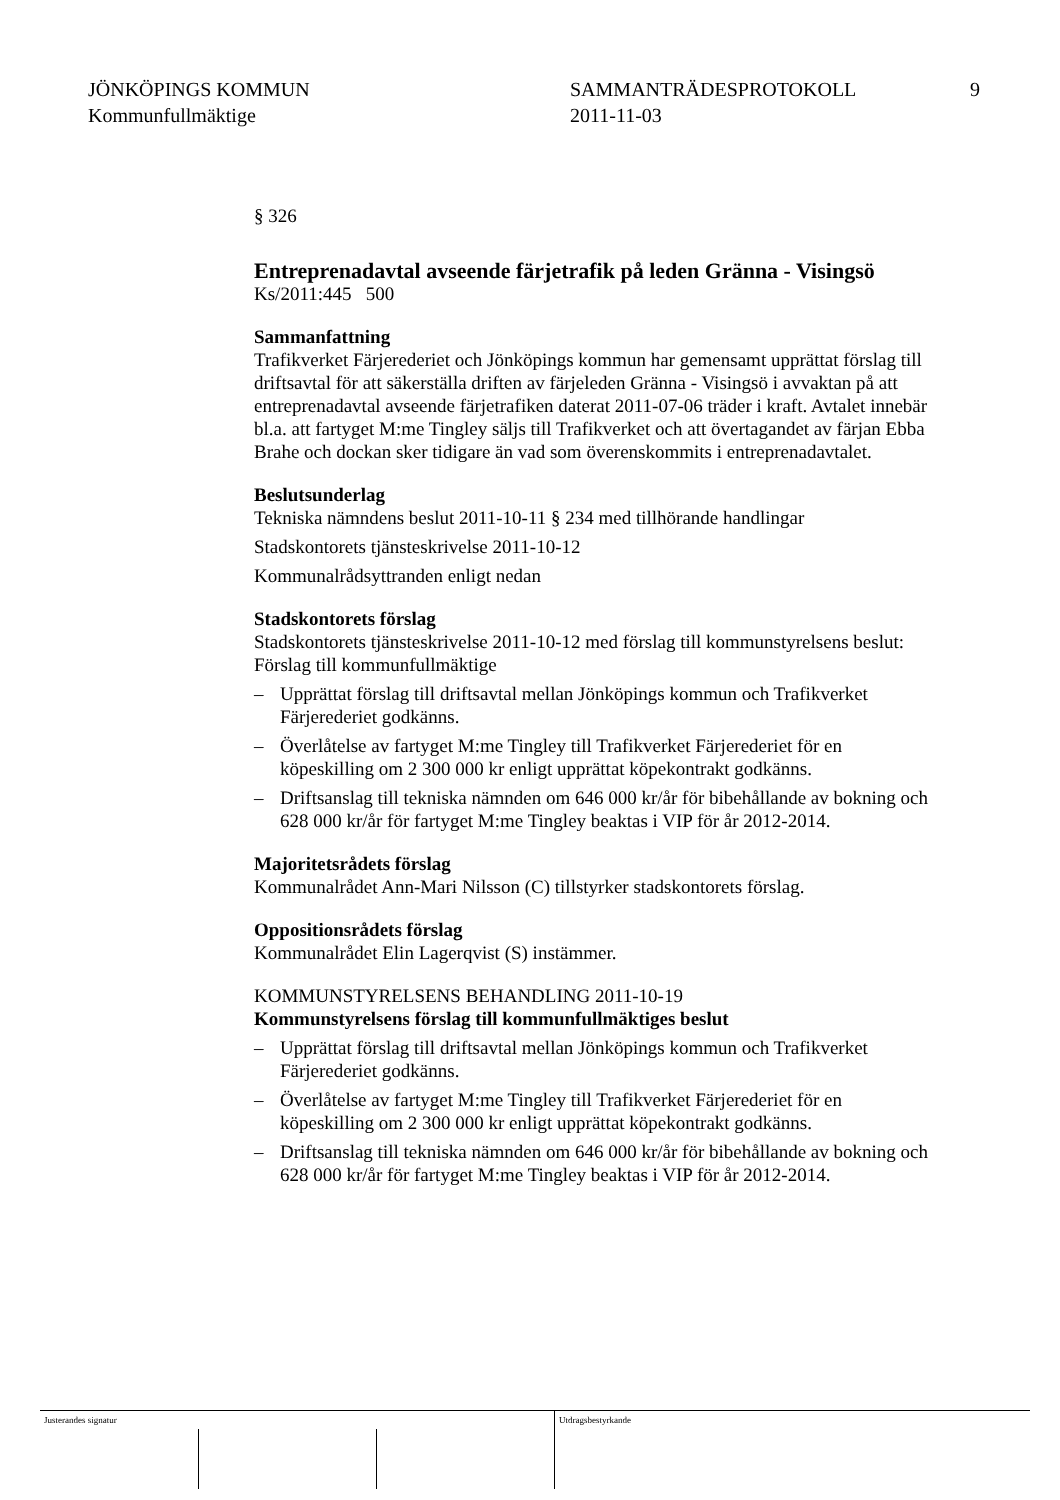JÖNKÖPINGS KOMMUN
Kommunfullmäktige
SAMMANTRÄDESPROTOKOLL
2011-11-03
9
§ 326
Entreprenadavtal avseende färjetrafik på leden Gränna - Visingsö
Ks/2011:445 500
Sammanfattning
Trafikverket Färjerederiet och Jönköpings kommun har gemensamt upprättat förslag till driftsavtal för att säkerställa driften av färjeleden Gränna - Visingsö i avvaktan på att entreprenadavtal avseende färjetrafiken daterat 2011-07-06 träder i kraft. Avtalet innebär bl.a. att fartyget M:me Tingley säljs till Trafikverket och att övertagandet av färjan Ebba Brahe och dockan sker tidigare än vad som överenskommits i entreprenadavtalet.
Beslutsunderlag
Tekniska nämndens beslut 2011-10-11 § 234 med tillhörande handlingar
Stadskontorets tjänsteskrivelse 2011-10-12
Kommunalrådsyttranden enligt nedan
Stadskontorets förslag
Stadskontorets tjänsteskrivelse 2011-10-12 med förslag till kommunstyrelsens beslut:
Förslag till kommunfullmäktige
– Upprättat förslag till driftsavtal mellan Jönköpings kommun och Trafikverket Färjerederiet godkänns.
– Överlåtelse av fartyget M:me Tingley till Trafikverket Färjerederiet för en köpeskilling om 2 300 000 kr enligt upprättat köpekontrakt godkänns.
– Driftsanslag till tekniska nämnden om 646 000 kr/år för bibehållande av bokning och 628 000 kr/år för fartyget M:me Tingley beaktas i VIP för år 2012-2014.
Majoritetsrådets förslag
Kommunalrådet Ann-Mari Nilsson (C) tillstyrker stadskontorets förslag.
Oppositionsrådets förslag
Kommunalrådet Elin Lagerqvist (S) instämmer.
KOMMUNSTYRELSENS BEHANDLING 2011-10-19
Kommunstyrelsens förslag till kommunfullmäktiges beslut
– Upprättat förslag till driftsavtal mellan Jönköpings kommun och Trafikverket Färjerederiet godkänns.
– Överlåtelse av fartyget M:me Tingley till Trafikverket Färjerederiet för en köpeskilling om 2 300 000 kr enligt upprättat köpekontrakt godkänns.
– Driftsanslag till tekniska nämnden om 646 000 kr/år för bibehållande av bokning och 628 000 kr/år för fartyget M:me Tingley beaktas i VIP för år 2012-2014.
Justerandes signatur Utdragsbestyrkande